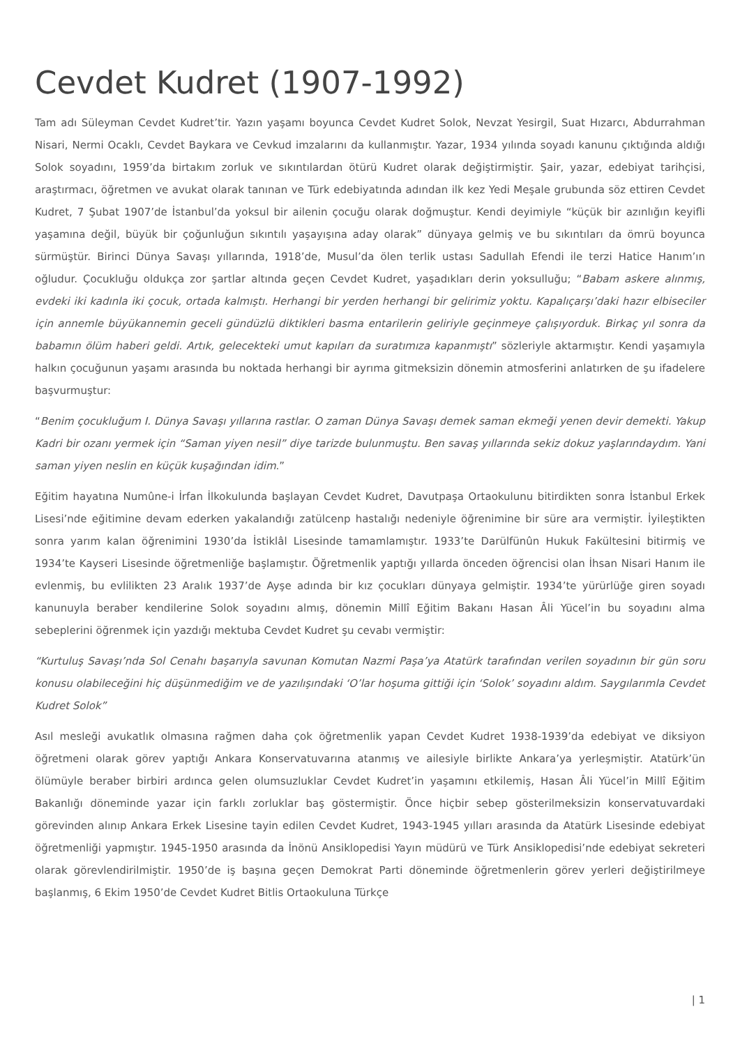Cevdet Kudret (1907-1992)
Tam adı Süleyman Cevdet Kudret’tir. Yazın yaşamı boyunca Cevdet Kudret Solok, Nevzat Yesirgil, Suat Hızarcı, Abdurrahman Nisari, Nermi Ocaklı, Cevdet Baykara ve Cevkud imzalarını da kullanmıştır. Yazar, 1934 yılında soyadı kanunu çıktığında aldığı Solok soyadını, 1959’da birtakım zorluk ve sıkıntılardan ötürü Kudret olarak değiştirmiştir. Şair, yazar, edebiyat tarihçisi, araştırmacı, öğretmen ve avukat olarak tanınan ve Türk edebiyatında adından ilk kez Yedi Meşale grubunda söz ettiren Cevdet Kudret, 7 Şubat 1907’de İstanbul’da yoksul bir ailenin çocuğu olarak doğmuştur. Kendi deyimiyle “küçük bir azınlığın keyifli yaşamına değil, büyük bir çoğunluğun sıkıntılı yaşayışına aday olarak” dünyaya gelmiş ve bu sıkıntıları da ömrü boyunca sürmüştür. Birinci Dünya Savaşı yıllarında, 1918’de, Musul’da ölen terlik ustası Sadullah Efendi ile terzi Hatice Hanım’ın oğludur. Çocukluğu oldukça zor şartlar altında geçen Cevdet Kudret, yaşadıkları derin yoksulluğu; “Babam askere alınmış, evdeki iki kadınla iki çocuk, ortada kalmıştı. Herhangi bir yerden herhangi bir gelirimiz yoktu. Kapalıçarşı’daki hazır elbiseciler için annemle büyükannemin geceli gündüzlü diktikleri basma entarilerin geliriyle geçinmeye çalışıyorduk. Birkaç yıl sonra da babamın ölüm haberi geldi. Artık, gelecekteki umut kapıları da suratımıza kapanmıştı” sözleriyle aktarmıştır. Kendi yaşamıyla halkın çocuğunun yaşamı arasında bu noktada herhangi bir ayrıma gitmeksizin dönemin atmosferini anlatırken de şu ifadelere başvurmuştur:
“Benim çocukluğum I. Dünya Savaşı yıllarına rastlar. O zaman Dünya Savaşı demek saman ekmeği yenen devir demekti. Yakup Kadri bir ozanı yermek için “Saman yiyen nesil” diye tarizde bulunmuştu. Ben savaş yıllarında sekiz dokuz yaşlarındaydım. Yani saman yiyen neslin en küçük kuşağından idim.”
Eğitim hayatına Numûne-i İrfan İlkokulunda başlayan Cevdet Kudret, Davutpaşa Ortaokulunu bitirdikten sonra İstanbul Erkek Lisesi’nde eğitimine devam ederken yakalandığı zatülcenp hastalığı nedeniyle öğrenimine bir süre ara vermiştir. İyileştikten sonra yarım kalan öğrenimini 1930’da İstiklâl Lisesinde tamamlamıştır. 1933’te Darülfünûn Hukuk Fakültesini bitirmiş ve 1934’te Kayseri Lisesinde öğretmenliğe başlamıştır. Öğretmenlik yaptığı yıllarda önceden öğrencisi olan İhsan Nisari Hanım ile evlenmiş, bu evlilikten 23 Aralık 1937’de Ayşe adında bir kız çocukları dünyaya gelmiştir. 1934’te yürürlüğe giren soyadı kanunuyla beraber kendilerine Solok soyadını almış, dönemin Millî Eğitim Bakanı Hasan Âli Yücel’in bu soyadını alma sebeplerini öğrenmek için yazdığı mektuba Cevdet Kudret şu cevabı vermiştir:
“Kurtuluş Savaşı’nda Sol Cenahı başarıyla savunan Komutan Nazmi Paşa’ya Atatürk tarafından verilen soyadının bir gün soru konusu olabileceğini hiç düşünmediğim ve de yazılışındaki ‘O’lar hoşuma gittiği için ‘Solok’ soyadını aldım. Saygılarımla Cevdet Kudret Solok”
Asıl mesleği avukatlık olmasına rağmen daha çok öğretmenlik yapan Cevdet Kudret 1938-1939’da edebiyat ve diksiyon öğretmeni olarak görev yaptığı Ankara Konservatuvarına atanmış ve ailesiyle birlikte Ankara’ya yerleşmiştir. Atatürk’ün ölümüyle beraber birbiri ardınca gelen olumsuzluklar Cevdet Kudret’in yaşamını etkilemiş, Hasan Âli Yücel’in Millî Eğitim Bakanlığı döneminde yazar için farklı zorluklar baş göstermiştir. Önce hiçbir sebep gösterilmeksizin konservatuvardaki görevinden alınıp Ankara Erkek Lisesine tayin edilen Cevdet Kudret, 1943-1945 yılları arasında da Atatürk Lisesinde edebiyat öğretmenliği yapmıştır. 1945-1950 arasında da İnönü Ansiklopedisi Yayın müdürü ve Türk Ansiklopedisi’nde edebiyat sekreteri olarak görevlendirilmiştir. 1950’de iş başına geçen Demokrat Parti döneminde öğretmenlerin görev yerleri değiştirilmeye başlanmış, 6 Ekim 1950’de Cevdet Kudret Bitlis Ortaokuluna Türkçe
| 1